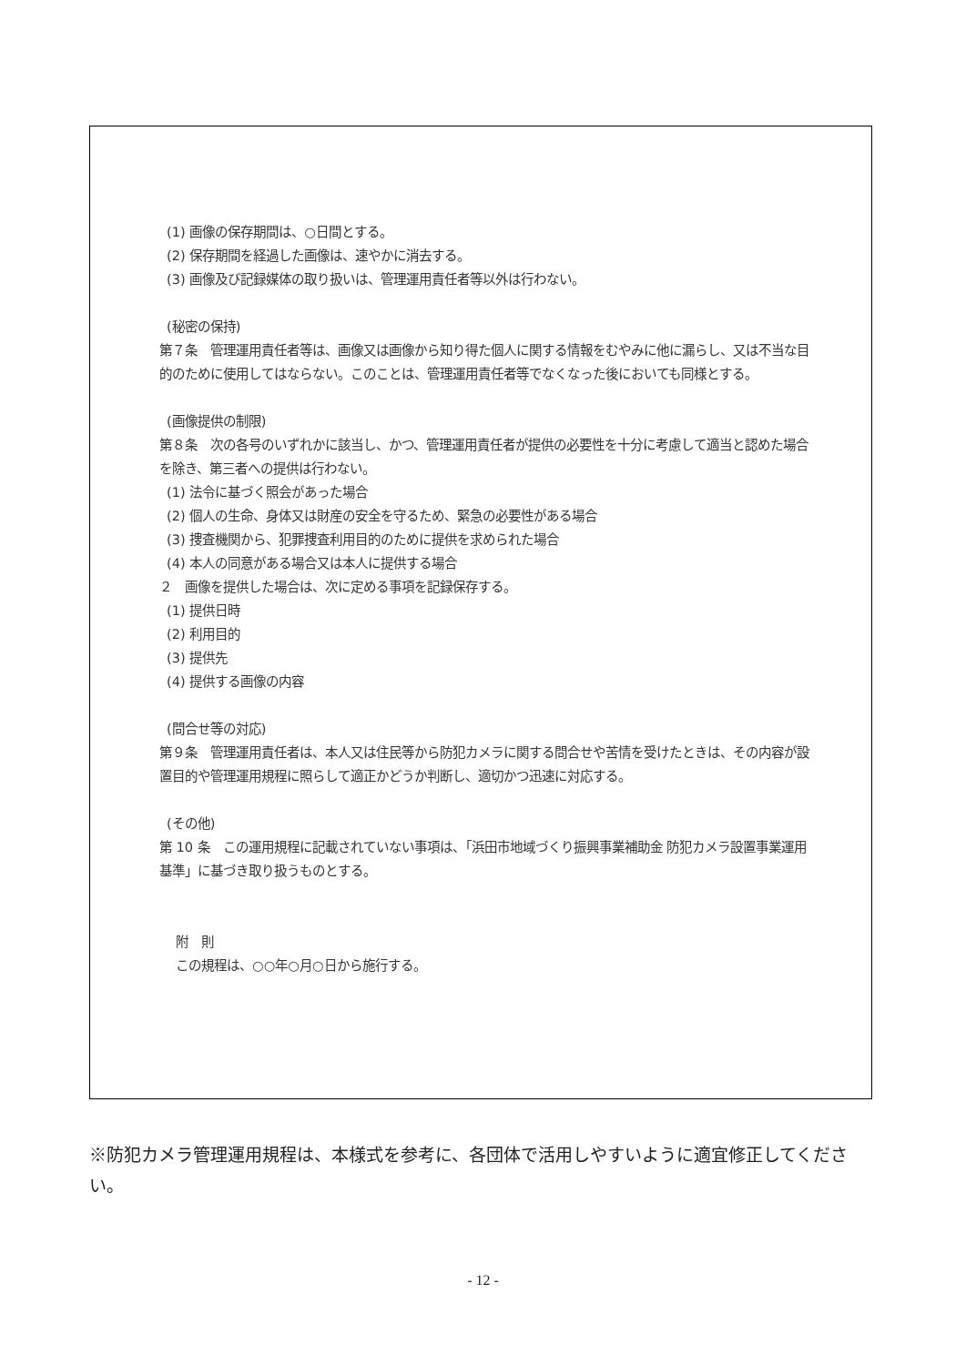(1) 画像の保存期間は、○日間とする。
(2) 保存期間を経過した画像は、速やかに消去する。
(3) 画像及び記録媒体の取り扱いは、管理運用責任者等以外は行わない。
(秘密の保持)
第７条　管理運用責任者等は、画像又は画像から知り得た個人に関する情報をむやみに他に漏らし、又は不当な目的のために使用してはならない。このことは、管理運用責任者等でなくなった後においても同様とする。
(画像提供の制限)
第８条　次の各号のいずれかに該当し、かつ、管理運用責任者が提供の必要性を十分に考慮して適当と認めた場合を除き、第三者への提供は行わない。
(1) 法令に基づく照会があった場合
(2) 個人の生命、身体又は財産の安全を守るため、緊急の必要性がある場合
(3) 捜査機関から、犯罪捜査利用目的のために提供を求められた場合
(4) 本人の同意がある場合又は本人に提供する場合
２　画像を提供した場合は、次に定める事項を記録保存する。
(1) 提供日時
(2) 利用目的
(3) 提供先
(4) 提供する画像の内容
(問合せ等の対応)
第９条　管理運用責任者は、本人又は住民等から防犯カメラに関する問合せや苦情を受けたときは、その内容が設置目的や管理運用規程に照らして適正かどうか判断し、適切かつ迅速に対応する。
(その他)
第 10 条　この運用規程に記載されていない事項は、「浜田市地域づくり振興事業補助金 防犯カメラ設置事業運用基準」に基づき取り扱うものとする。
附　則
この規程は、○○年○月○日から施行する。
※防犯カメラ管理運用規程は、本様式を参考に、各団体で活用しやすいように適宜修正してください。
- 12 -